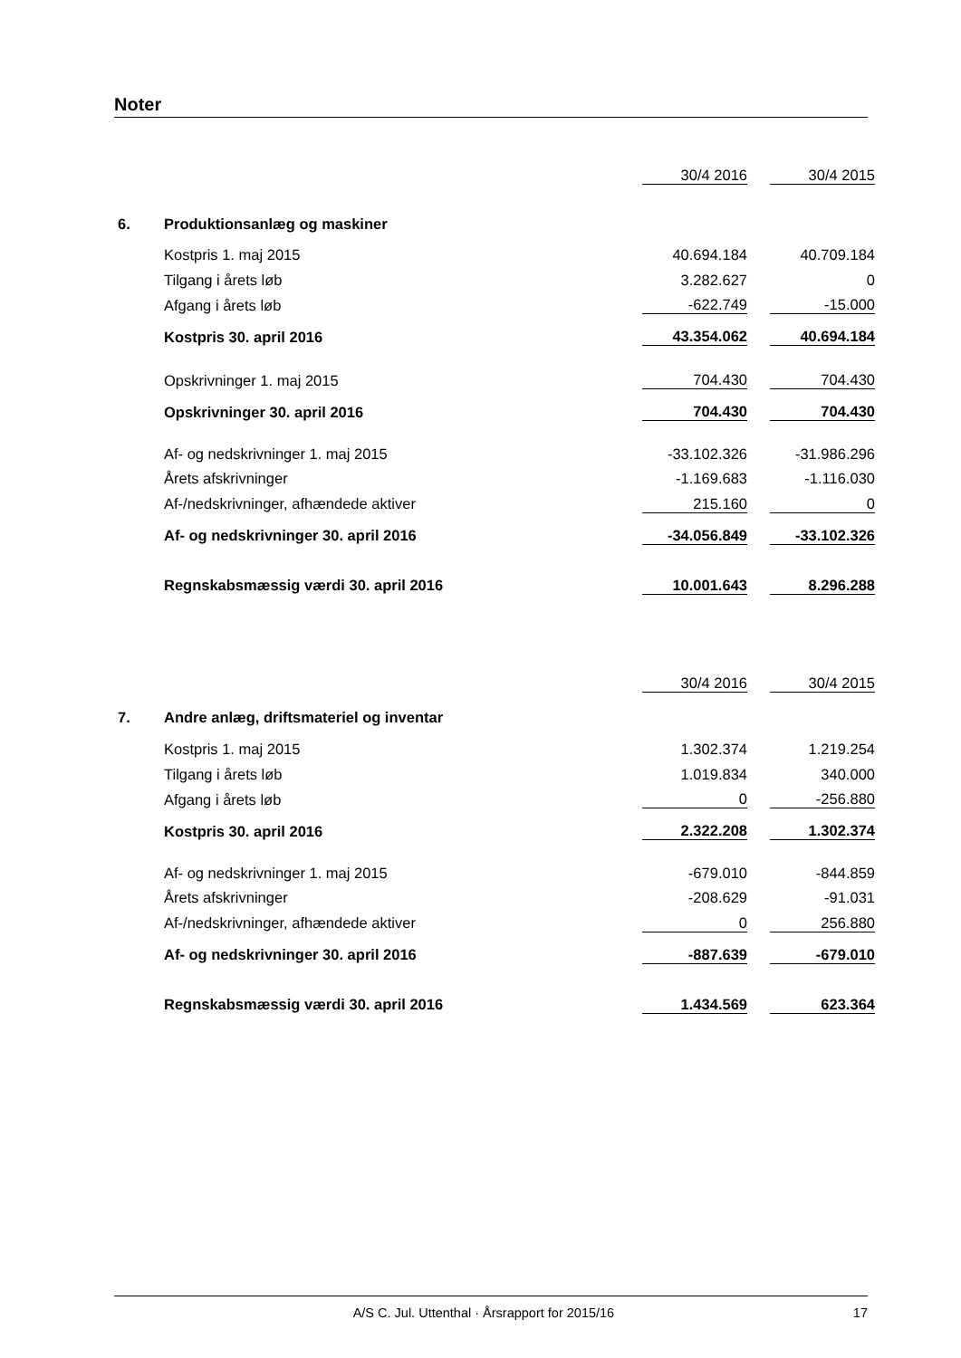Noter
| | | 30/4 2016 | | 30/4 2015 |
| 6. | Produktionsanlæg og maskiner | | | |
| | Kostpris 1. maj 2015 | 40.694.184 | | 40.709.184 |
| | Tilgang i årets løb | 3.282.627 | | 0 |
| | Afgang i årets løb | -622.749 | | -15.000 |
| | Kostpris 30. april 2016 | 43.354.062 | | 40.694.184 |
| | Opskrivninger 1. maj 2015 | 704.430 | | 704.430 |
| | Opskrivninger 30. april 2016 | 704.430 | | 704.430 |
| | Af- og nedskrivninger 1. maj 2015 | -33.102.326 | | -31.986.296 |
| | Årets afskrivninger | -1.169.683 | | -1.116.030 |
| | Af-/nedskrivninger, afhændede aktiver | 215.160 | | 0 |
| | Af- og nedskrivninger 30. april 2016 | -34.056.849 | | -33.102.326 |
| | Regnskabsmæssig værdi 30. april 2016 | 10.001.643 | | 8.296.288 |
| | | 30/4 2016 | | 30/4 2015 |
| 7. | Andre anlæg, driftsmateriel og inventar | | | |
| | Kostpris 1. maj 2015 | 1.302.374 | | 1.219.254 |
| | Tilgang i årets løb | 1.019.834 | | 340.000 |
| | Afgang i årets løb | 0 | | -256.880 |
| | Kostpris 30. april 2016 | 2.322.208 | | 1.302.374 |
| | Af- og nedskrivninger 1. maj 2015 | -679.010 | | -844.859 |
| | Årets afskrivninger | -208.629 | | -91.031 |
| | Af-/nedskrivninger, afhændede aktiver | 0 | | 256.880 |
| | Af- og nedskrivninger 30. april 2016 | -887.639 | | -679.010 |
| | Regnskabsmæssig værdi 30. april 2016 | 1.434.569 | | 623.364 |
A/S C. Jul. Uttenthal · Årsrapport for 2015/16 17